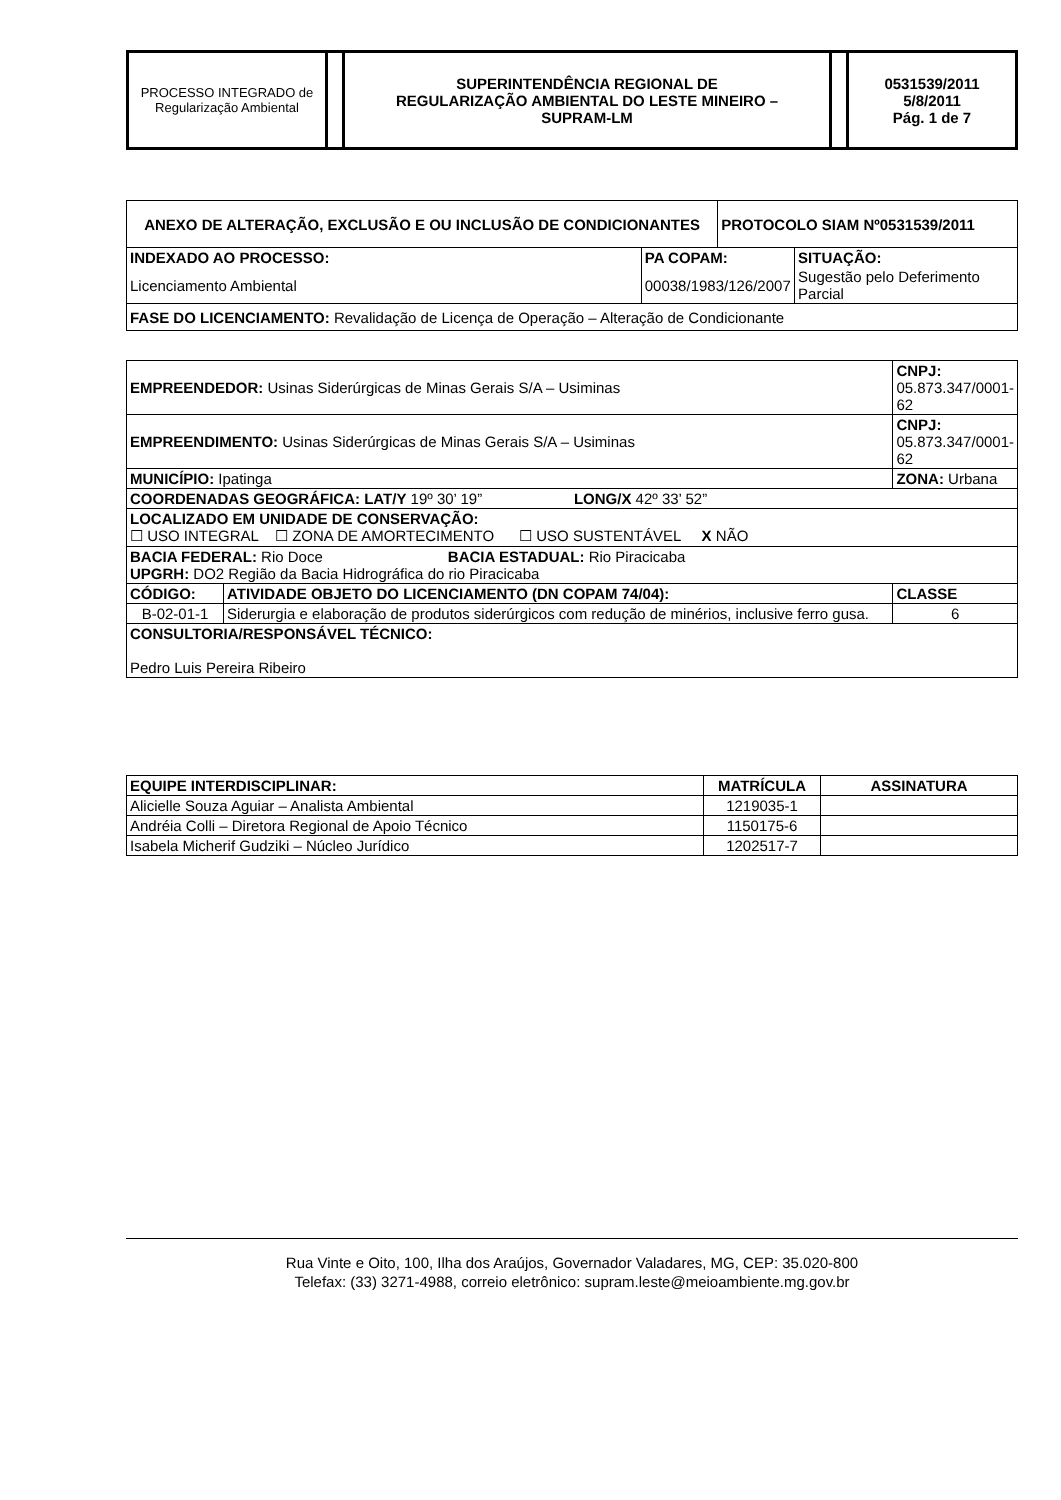| PROCESSO INTEGRADO de Regularização Ambiental | | SUPERINTENDÊNCIA REGIONAL DE REGULARIZAÇÃO AMBIENTAL DO LESTE MINEIRO – SUPRAM-LM | | 0531539/2011 5/8/2011 Pág. 1 de 7 |
| ANEXO DE ALTERAÇÃO, EXCLUSÃO E OU INCLUSÃO DE CONDICIONANTES | | PROTOCOLO SIAM Nº0531539/2011 | |
| --- | --- | --- | --- |
| INDEXADO AO PROCESSO: | PA COPAM: | | SITUAÇÃO: |
| Licenciamento Ambiental | 00038/1983/126/2007 | | Sugestão pelo Deferimento Parcial |
| FASE DO LICENCIAMENTO: Revalidação de Licença de Operação – Alteração de Condicionante | | | |
| EMPREENDEDOR: Usinas Siderúrgicas de Minas Gerais S/A – Usiminas | | CNPJ: 05.873.347/0001-62 |
| EMPREENDIMENTO: Usinas Siderúrgicas de Minas Gerais S/A – Usiminas | | CNPJ: 05.873.347/0001-62 |
| MUNICÍPIO: Ipatinga | | ZONA: Urbana |
| COORDENADAS GEOGRÁFICA: LAT/Y 19º 30’ 19” LONG/X 42º 33’ 52” | | |
| LOCALIZADO EM UNIDADE DE CONSERVAÇÃO: ☐ USO INTEGRAL ☐ ZONA DE AMORTECIMENTO ☐ USO SUSTENTÁVEL X NÃO | | |
| BACIA FEDERAL: Rio Doce BACIA ESTADUAL: Rio Piracicaba UPGRH: DO2 Região da Bacia Hidrográfica do rio Piracicaba | | |
| CÓDIGO: | ATIVIDADE OBJETO DO LICENCIAMENTO (DN COPAM 74/04): | CLASSE |
| B-02-01-1 | Siderurgia e elaboração de produtos siderúrgicos com redução de minérios, inclusive ferro gusa. | 6 |
| CONSULTORIA/RESPONSÁVEL TÉCNICO: Pedro Luis Pereira Ribeiro | | |
| EQUIPE INTERDISCIPLINAR: | MATRÍCULA | ASSINATURA |
| --- | --- | --- |
| Alicielle Souza Aguiar – Analista Ambiental | 1219035-1 | |
| Andréia Colli – Diretora Regional de Apoio Técnico | 1150175-6 | |
| Isabela Micherif Gudziki – Núcleo Jurídico | 1202517-7 | |
Rua Vinte e Oito, 100, Ilha dos Araújos, Governador Valadares, MG, CEP: 35.020-800
Telefax: (33) 3271-4988, correio eletrônico: supram.leste@meioambiente.mg.gov.br